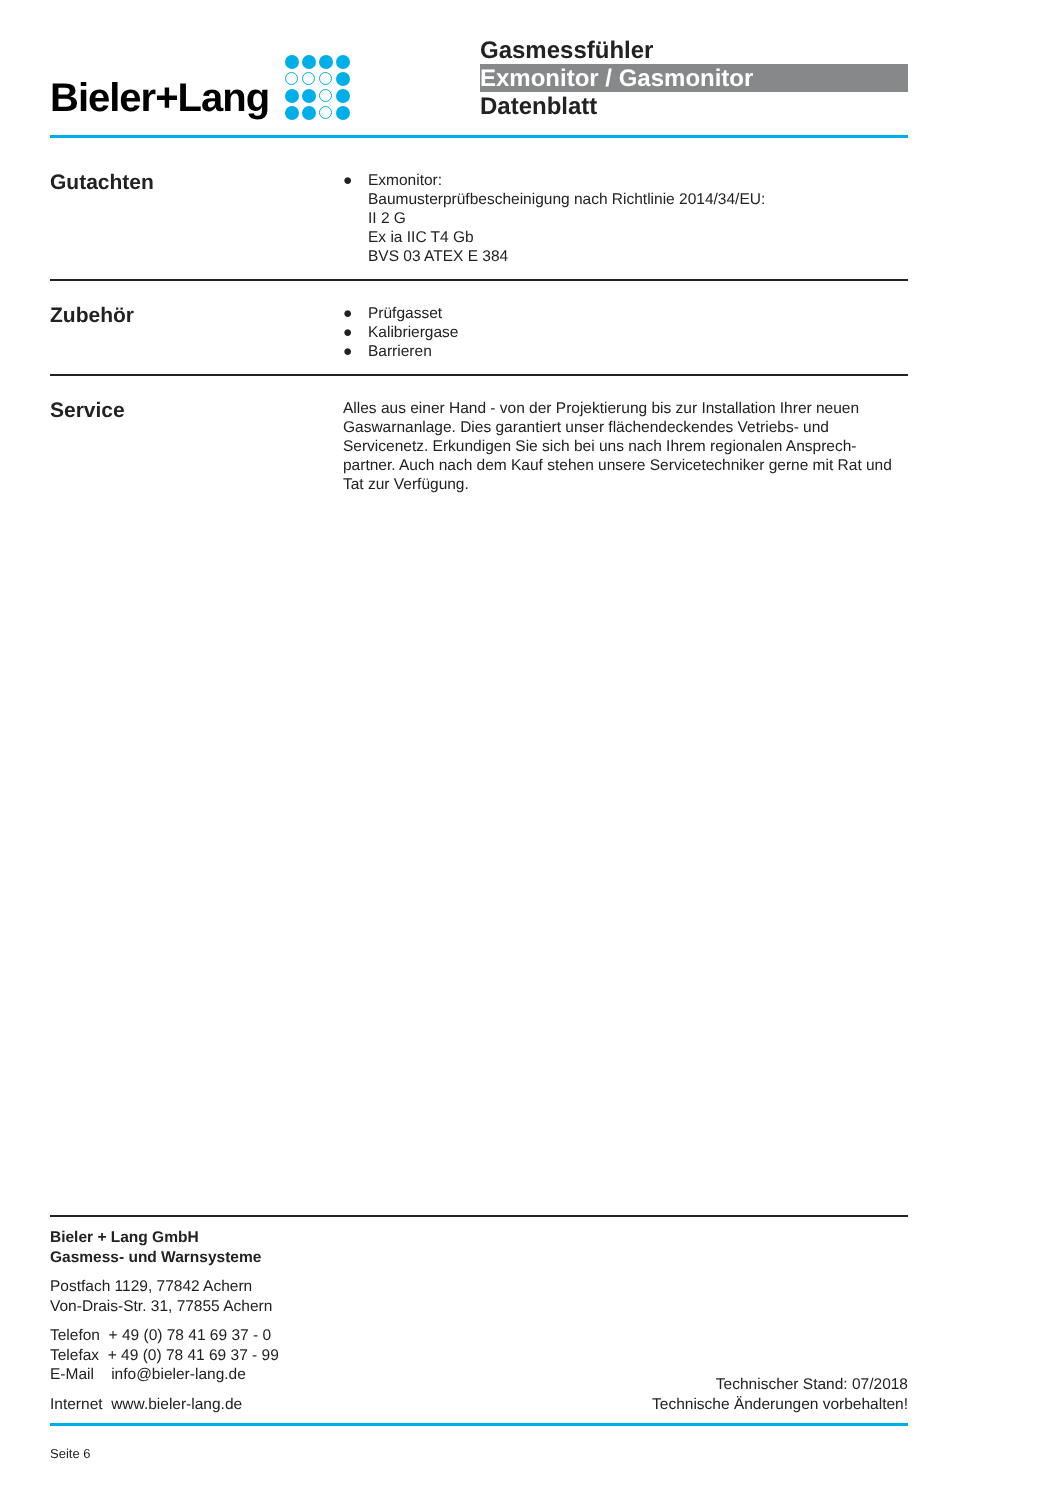Bieler+Lang
Gasmessfühler
Exmonitor / Gasmonitor
Datenblatt
Gutachten
● Exmonitor:
Baumusterprüfbescheinigung nach Richtlinie 2014/34/EU:
II 2 G
Ex ia IIC T4 Gb
BVS 03 ATEX E 384
Zubehör
● Prüfgasset
● Kalibriergase
● Barrieren
Service
Alles aus einer Hand - von der Projektierung bis zur Installation Ihrer neuen Gaswarnanlage. Dies garantiert unser flächendeckendes Vetriebs- und Servicenetz. Erkundigen Sie sich bei uns nach Ihrem regionalen Ansprech-partner. Auch nach dem Kauf stehen unsere Servicetechniker gerne mit Rat und Tat zur Verfügung.
Bieler + Lang GmbH
Gasmess- und Warnsysteme
Postfach 1129, 77842 Achern
Von-Drais-Str. 31, 77855 Achern
Telefon + 49 (0) 78 41 69 37 - 0
Telefax + 49 (0) 78 41 69 37 - 99
E-Mail info@bieler-lang.de
Internet www.bieler-lang.de
Technischer Stand: 07/2018
Technische Änderungen vorbehalten!
Seite 6